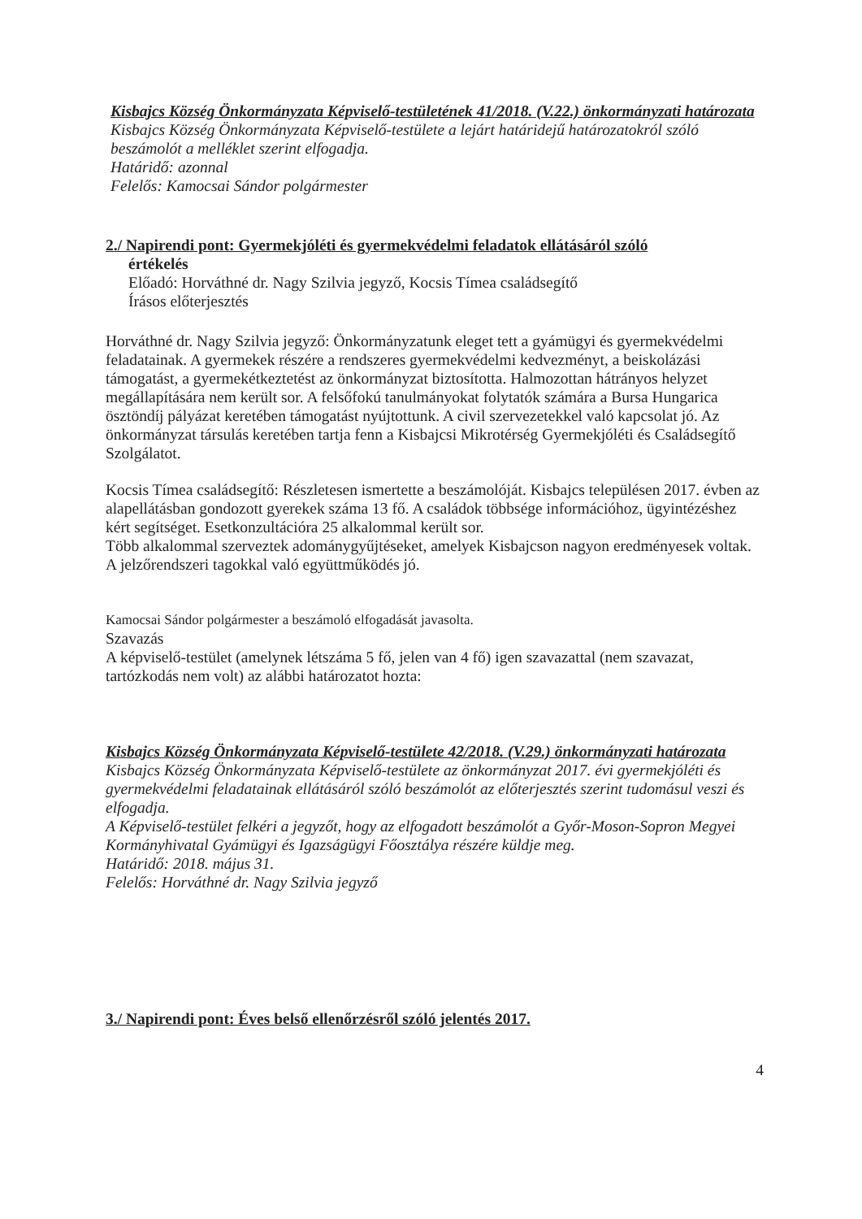Kisbajcs Község Önkormányzata Képviselő-testületének 41/2018. (V.22.) önkormányzati határozata
Kisbajcs Község Önkormányzata Képviselő-testülete a lejárt határidejű határozatokról szóló beszámolót a melléklet szerint elfogadja.
Határidő: azonnal
Felelős: Kamocsai Sándor polgármester
2./ Napirendi pont: Gyermekjóléti és gyermekvédelmi feladatok ellátásáról szóló
értékelés
Előadó: Horváthné dr. Nagy Szilvia jegyző, Kocsis Tímea családsegítő
Írásos előterjesztés
Horváthné dr. Nagy Szilvia jegyző: Önkormányzatunk eleget tett a gyámügyi és gyermekvédelmi feladatainak. A gyermekek részére a rendszeres gyermekvédelmi kedvezményt, a beiskolázási támogatást, a gyermekétkeztetést az önkormányzat biztosította. Halmozottan hátrányos helyzet megállapítására nem került sor. A felsőfokú tanulmányokat folytatók számára a Bursa Hungarica ösztöndíj pályázat keretében támogatást nyújtottunk. A civil szervezetekkel való kapcsolat jó. Az önkormányzat társulás keretében tartja fenn a Kisbajcsi Mikrotérség Gyermekjóléti és Családsegítő Szolgálatot.
Kocsis Tímea családsegítő: Részletesen ismertette a beszámolóját. Kisbajcs településen 2017. évben az alapellátásban gondozott gyerekek száma 13 fő. A családok többsége információhoz, ügyintézéshez kért segítséget. Esetkonzultációra 25 alkalommal került sor.
Több alkalommal szerveztek adománygyűjtéseket, amelyek Kisbajcson nagyon eredményesek voltak. A jelzőrendszeri tagokkal való együttműködés jó.
Kamocsai Sándor polgármester a beszámoló elfogadását javasolta.
Szavazás
A képviselő-testület (amelynek létszáma 5 fő, jelen van 4 fő) igen szavazattal (nem szavazat, tartózkodás nem volt) az alábbi határozatot hozta:
Kisbajcs Község Önkormányzata Képviselő-testülete 42/2018. (V.29.) önkormányzati határozata
Kisbajcs Község Önkormányzata Képviselő-testülete az önkormányzat 2017. évi gyermekjóléti és gyermekvédelmi feladatainak ellátásáról szóló beszámolót az előterjesztés szerint tudomásul veszi és elfogadja.
A Képviselő-testület felkéri a jegyzőt, hogy az elfogadott beszámolót a Győr-Moson-Sopron Megyei Kormányhivatal Gyámügyi és Igazságügyi Főosztálya részére küldje meg.
Határidő: 2018. május 31.
Felelős: Horváthné dr. Nagy Szilvia jegyző
3./ Napirendi pont: Éves belső ellenőrzésről szóló jelentés 2017.
4